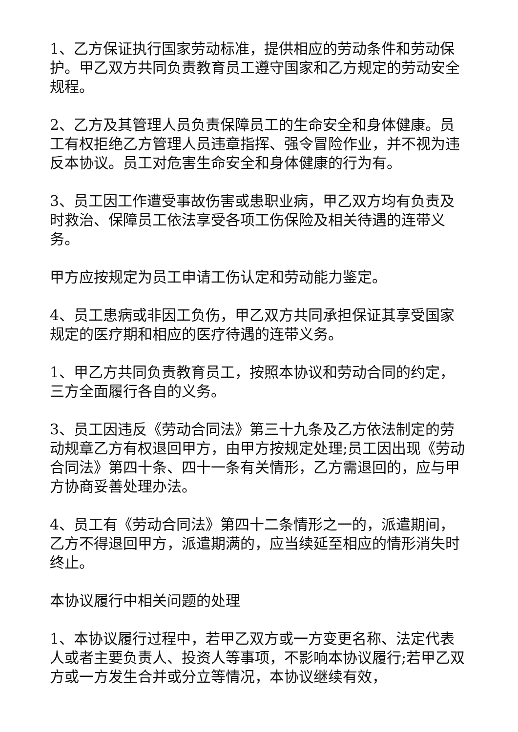1、乙方保证执行国家劳动标准，提供相应的劳动条件和劳动保护。甲乙双方共同负责教育员工遵守国家和乙方规定的劳动安全规程。
2、乙方及其管理人员负责保障员工的生命安全和身体健康。员工有权拒绝乙方管理人员违章指挥、强令冒险作业，并不视为违反本协议。员工对危害生命安全和身体健康的行为有。
3、员工因工作遭受事故伤害或患职业病，甲乙双方均有负责及时救治、保障员工依法享受各项工伤保险及相关待遇的连带义务。
甲方应按规定为员工申请工伤认定和劳动能力鉴定。
4、员工患病或非因工负伤，甲乙双方共同承担保证其享受国家规定的医疗期和相应的医疗待遇的连带义务。
1、甲乙方共同负责教育员工，按照本协议和劳动合同的约定，三方全面履行各自的义务。
3、员工因违反《劳动合同法》第三十九条及乙方依法制定的劳动规章乙方有权退回甲方，由甲方按规定处理;员工因出现《劳动合同法》第四十条、四十一条有关情形，乙方需退回的，应与甲方协商妥善处理办法。
4、员工有《劳动合同法》第四十二条情形之一的，派遣期间，乙方不得退回甲方，派遣期满的，应当续延至相应的情形消失时终止。
本协议履行中相关问题的处理
1、本协议履行过程中，若甲乙双方或一方变更名称、法定代表人或者主要负责人、投资人等事项，不影响本协议履行;若甲乙双方或一方发生合并或分立等情况，本协议继续有效，